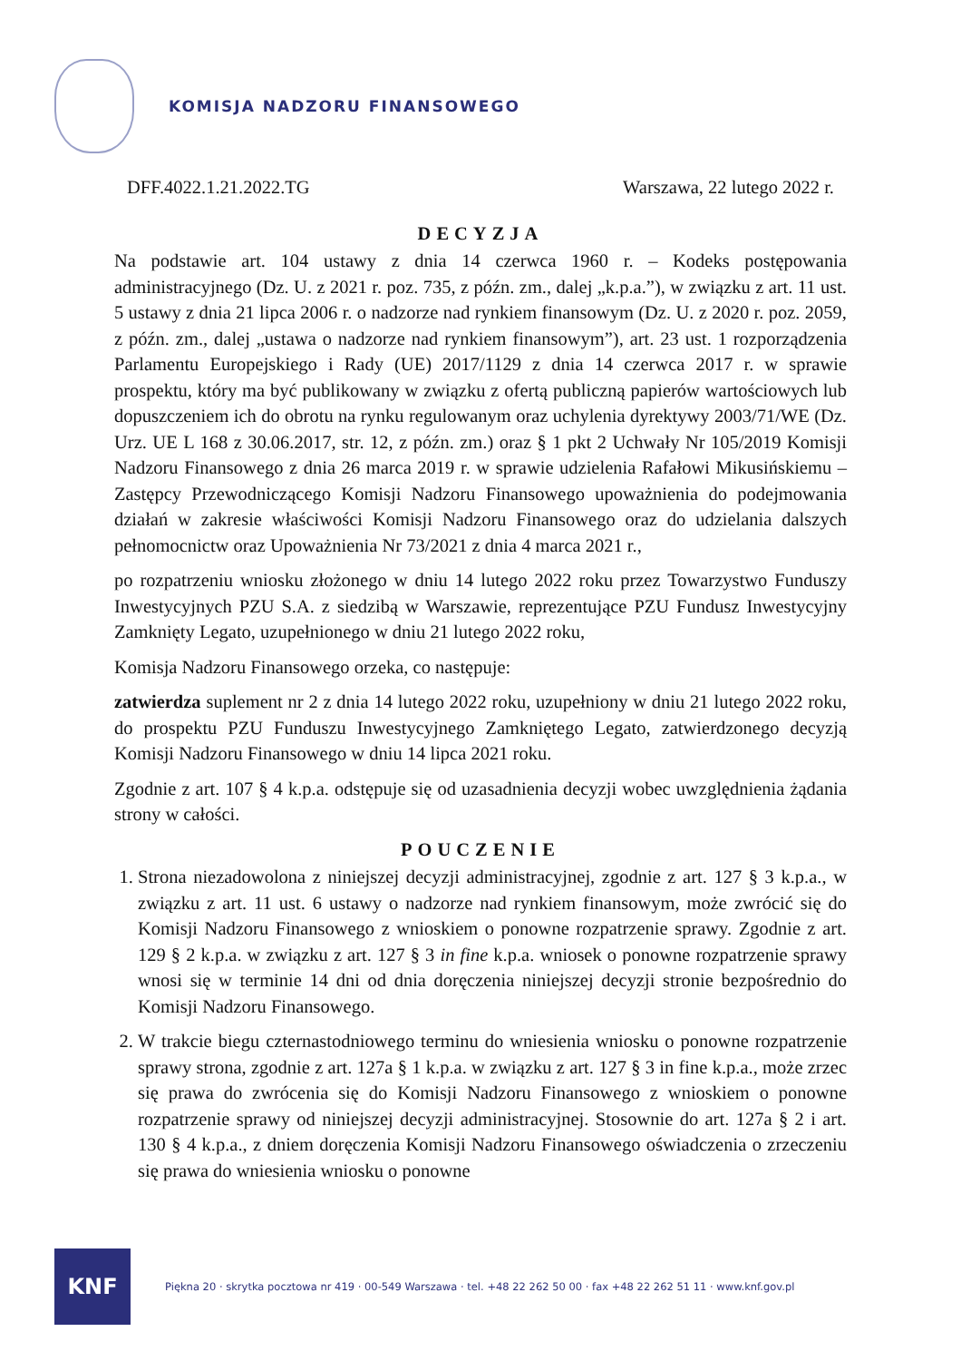KOMISJA NADZORU FINANSOWEGO
DFF.4022.1.21.2022.TG Warszawa, 22 lutego 2022 r.
DECYZJA
Na podstawie art. 104 ustawy z dnia 14 czerwca 1960 r. – Kodeks postępowania administracyjnego (Dz. U. z 2021 r. poz. 735, z późn. zm., dalej „k.p.a.”), w związku z art. 11 ust. 5 ustawy z dnia 21 lipca 2006 r. o nadzorze nad rynkiem finansowym (Dz. U. z 2020 r. poz. 2059, z późn. zm., dalej „ustawa o nadzorze nad rynkiem finansowym”), art. 23 ust. 1 rozporządzenia Parlamentu Europejskiego i Rady (UE) 2017/1129 z dnia 14 czerwca 2017 r. w sprawie prospektu, który ma być publikowany w związku z ofertą publiczną papierów wartościowych lub dopuszczeniem ich do obrotu na rynku regulowanym oraz uchylenia dyrektywy 2003/71/WE (Dz. Urz. UE L 168 z 30.06.2017, str. 12, z późn. zm.) oraz § 1 pkt 2 Uchwały Nr 105/2019 Komisji Nadzoru Finansowego z dnia 26 marca 2019 r. w sprawie udzielenia Rafałowi Mikusińskiemu – Zastępcy Przewodniczącego Komisji Nadzoru Finansowego upoważnienia do podejmowania działań w zakresie właściwości Komisji Nadzoru Finansowego oraz do udzielania dalszych pełnomocnictw oraz Upoważnienia Nr 73/2021 z dnia 4 marca 2021 r.,
po rozpatrzeniu wniosku złożonego w dniu 14 lutego 2022 roku przez Towarzystwo Funduszy Inwestycyjnych PZU S.A. z siedzibą w Warszawie, reprezentujące PZU Fundusz Inwestycyjny Zamknięty Legato, uzupełnionego w dniu 21 lutego 2022 roku,
Komisja Nadzoru Finansowego orzeka, co następuje:
zatwierdza suplement nr 2 z dnia 14 lutego 2022 roku, uzupełniony w dniu 21 lutego 2022 roku, do prospektu PZU Funduszu Inwestycyjnego Zamkniętego Legato, zatwierdzonego decyzją Komisji Nadzoru Finansowego w dniu 14 lipca 2021 roku.
Zgodnie z art. 107 § 4 k.p.a. odstępuje się od uzasadnienia decyzji wobec uwzględnienia żądania strony w całości.
POUCZENIE
1. Strona niezadowolona z niniejszej decyzji administracyjnej, zgodnie z art. 127 § 3 k.p.a., w związku z art. 11 ust. 6 ustawy o nadzorze nad rynkiem finansowym, może zwrócić się do Komisji Nadzoru Finansowego z wnioskiem o ponowne rozpatrzenie sprawy. Zgodnie z art. 129 § 2 k.p.a. w związku z art. 127 § 3 in fine k.p.a. wniosek o ponowne rozpatrzenie sprawy wnosi się w terminie 14 dni od dnia doręczenia niniejszej decyzji stronie bezpośrednio do Komisji Nadzoru Finansowego.
2. W trakcie biegu czternastodniowego terminu do wniesienia wniosku o ponowne rozpatrzenie sprawy strona, zgodnie z art. 127a § 1 k.p.a. w związku z art. 127 § 3 in fine k.p.a., może zrzec się prawa do zwrócenia się do Komisji Nadzoru Finansowego z wnioskiem o ponowne rozpatrzenie sprawy od niniejszej decyzji administracyjnej. Stosownie do art. 127a § 2 i art. 130 § 4 k.p.a., z dniem doręczenia Komisji Nadzoru Finansowego oświadczenia o zrzeczeniu się prawa do wniesienia wniosku o ponowne
KNF
Piękna 20 · skrytka pocztowa nr 419 · 00-549 Warszawa · tel. +48 22 262 50 00 · fax +48 22 262 51 11 · www.knf.gov.pl